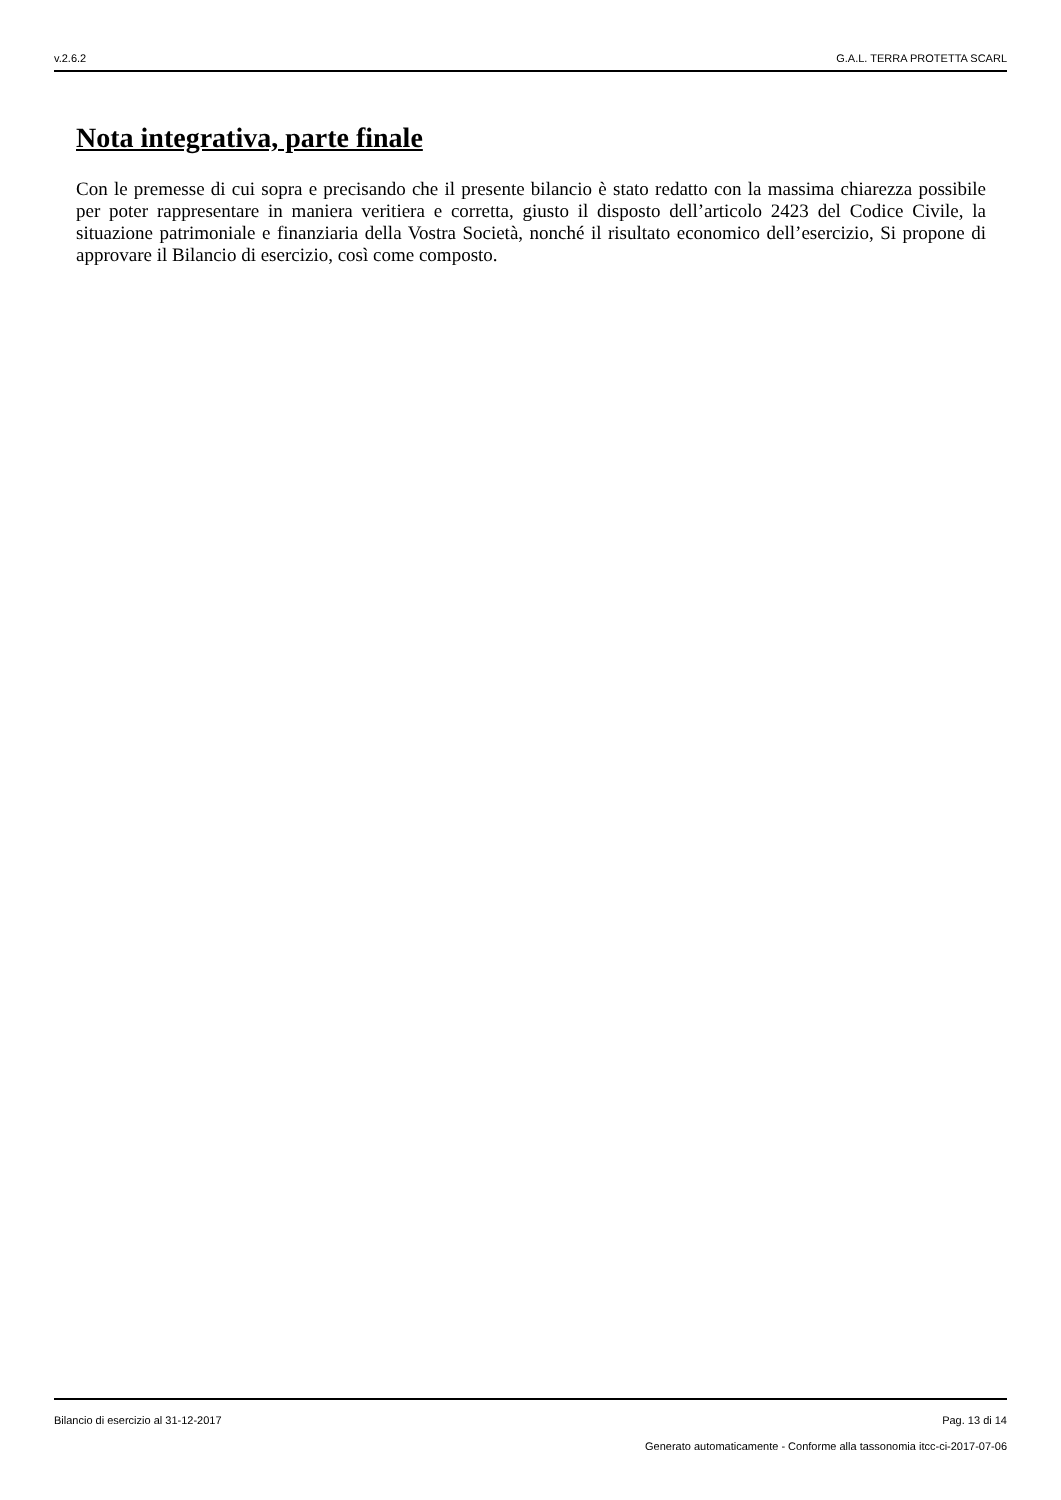v.2.6.2 G.A.L. TERRA PROTETTA SCARL
Nota integrativa, parte finale
Con le premesse di cui sopra e precisando che il presente bilancio è stato redatto con la massima chiarezza possibile per poter rappresentare in maniera veritiera e corretta, giusto il disposto dell’articolo 2423 del Codice Civile, la situazione patrimoniale e finanziaria della Vostra Società, nonché il risultato economico dell’esercizio, Si propone di approvare il Bilancio di esercizio, così come composto.
Bilancio di esercizio al 31-12-2017 Pag. 13 di 14
Generato automaticamente - Conforme alla tassonomia itcc-ci-2017-07-06